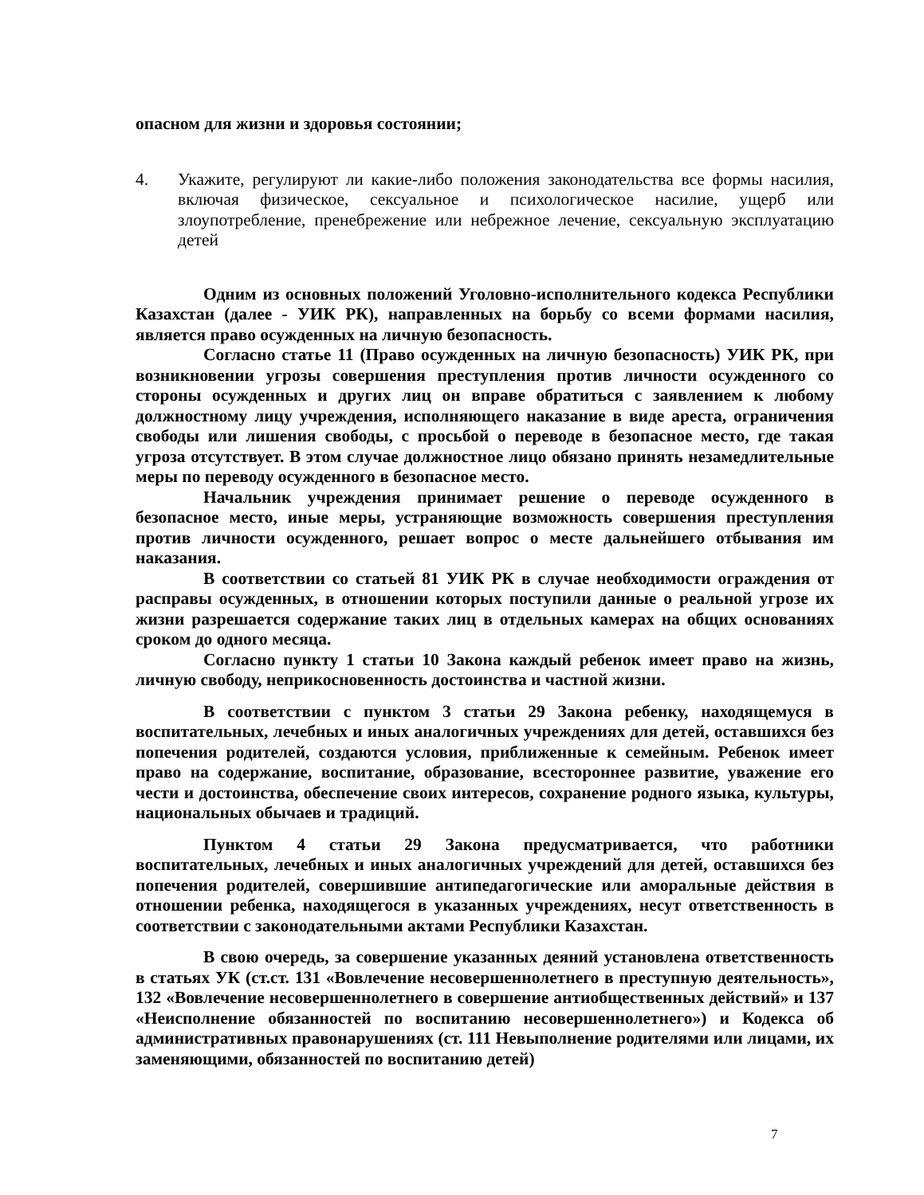опасном для жизни и здоровья состоянии;
4. Укажите, регулируют ли какие-либо положения законодательства все формы насилия, включая физическое, сексуальное и психологическое насилие, ущерб или злоупотребление, пренебрежение или небрежное лечение, сексуальную эксплуатацию детей
Одним из основных положений Уголовно-исполнительного кодекса Республики Казахстан (далее - УИК РК), направленных на борьбу со всеми формами насилия, является право осужденных на личную безопасность.
Согласно статье 11 (Право осужденных на личную безопасность) УИК РК, при возникновении угрозы совершения преступления против личности осужденного со стороны осужденных и других лиц он вправе обратиться с заявлением к любому должностному лицу учреждения, исполняющего наказание в виде ареста, ограничения свободы или лишения свободы, с просьбой о переводе в безопасное место, где такая угроза отсутствует. В этом случае должностное лицо обязано принять незамедлительные меры по переводу осужденного в безопасное место.
Начальник учреждения принимает решение о переводе осужденного в безопасное место, иные меры, устраняющие возможность совершения преступления против личности осужденного, решает вопрос о месте дальнейшего отбывания им наказания.
В соответствии со статьей 81 УИК РК в случае необходимости ограждения от расправы осужденных, в отношении которых поступили данные о реальной угрозе их жизни разрешается содержание таких лиц в отдельных камерах на общих основаниях сроком до одного месяца.
Согласно пункту 1 статьи 10 Закона каждый ребенок имеет право на жизнь, личную свободу, неприкосновенность достоинства и частной жизни.
В соответствии с пунктом 3 статьи 29 Закона ребенку, находящемуся в воспитательных, лечебных и иных аналогичных учреждениях для детей, оставшихся без попечения родителей, создаются условия, приближенные к семейным. Ребенок имеет право на содержание, воспитание, образование, всестороннее развитие, уважение его чести и достоинства, обеспечение своих интересов, сохранение родного языка, культуры, национальных обычаев и традиций.
Пунктом 4 статьи 29 Закона предусматривается, что работники воспитательных, лечебных и иных аналогичных учреждений для детей, оставшихся без попечения родителей, совершившие антипедагогические или аморальные действия в отношении ребенка, находящегося в указанных учреждениях, несут ответственность в соответствии с законодательными актами Республики Казахстан.
В свою очередь, за совершение указанных деяний установлена ответственность в статьях УК (ст.ст. 131 «Вовлечение несовершеннолетнего в преступную деятельность», 132 «Вовлечение несовершеннолетнего в совершение антиобщественных действий» и 137 «Неисполнение обязанностей по воспитанию несовершеннолетнего») и Кодекса об административных правонарушениях (ст. 111 Невыполнение родителями или лицами, их заменяющими, обязанностей по воспитанию детей)
7